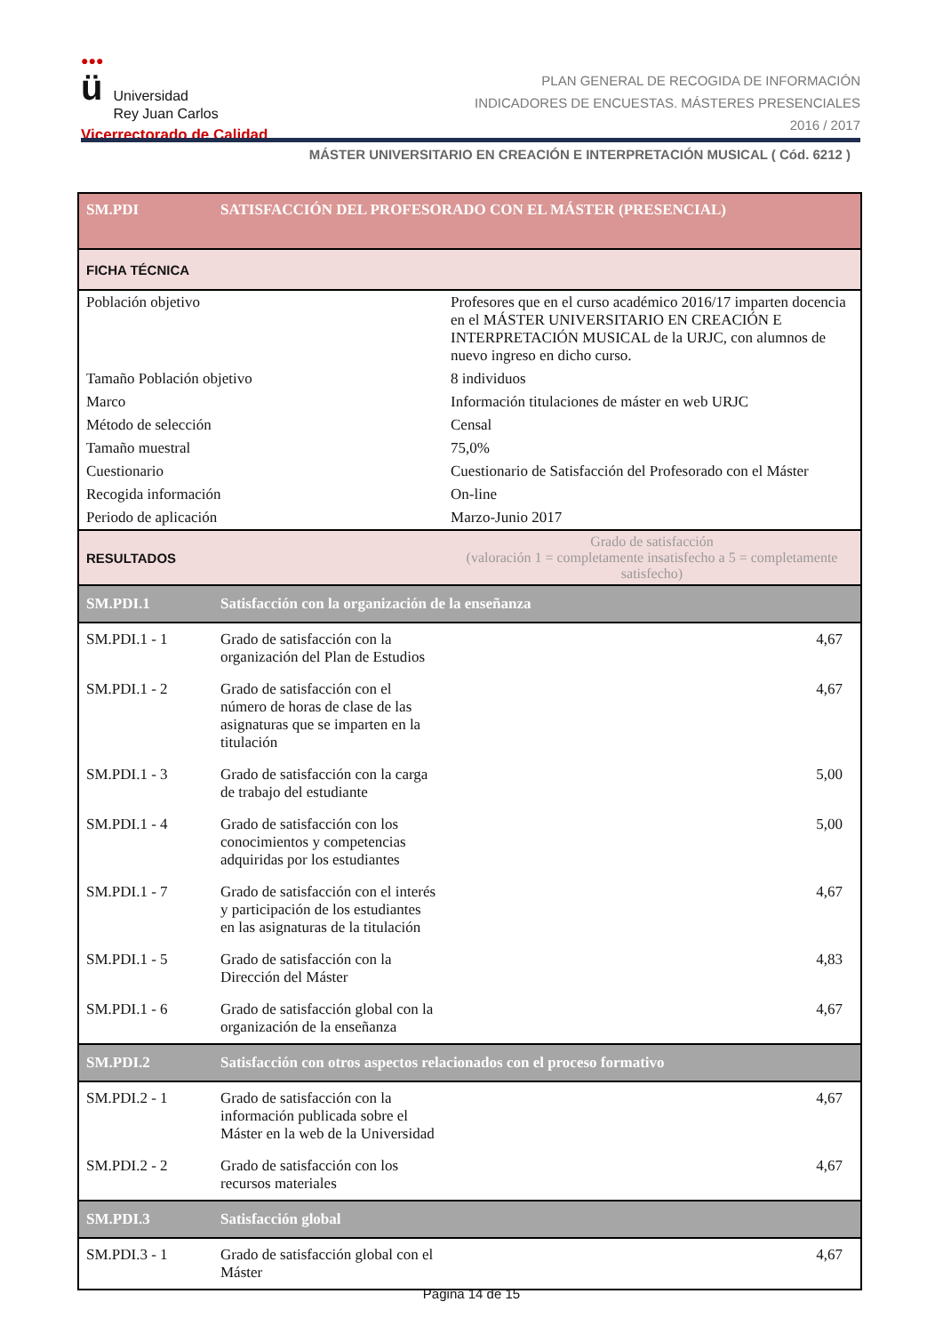●●●
ü Universidad
Rey Juan Carlos
Vicerrectorado de Calidad
PLAN GENERAL DE RECOGIDA DE INFORMACIÓN
INDICADORES DE ENCUESTAS. MÁSTERES PRESENCIALES
2016 / 2017
MÁSTER UNIVERSITARIO EN CREACIÓN E INTERPRETACIÓN MUSICAL ( Cód. 6212 )
| SM.PDI | SATISFACCIÓN DEL PROFESORADO CON EL MÁSTER (PRESENCIAL) | | |
| FICHA TÉCNICA | | | |
| Población objetivo | | Profesores que en el curso académico 2016/17 imparten docencia en el MÁSTER UNIVERSITARIO EN CREACIÓN E INTERPRETACIÓN MUSICAL de la URJC, con alumnos de nuevo ingreso en dicho curso. | |
| Tamaño Población objetivo | | 8 individuos | |
| Marco | | Información titulaciones de máster en web URJC | |
| Método de selección | | Censal | |
| Tamaño muestral | | 75,0% | |
| Cuestionario | | Cuestionario de Satisfacción del Profesorado con el Máster | |
| Recogida información | | On-line | |
| Periodo de aplicación | | Marzo-Junio 2017 | |
| RESULTADOS | | Grado de satisfacción (valoración 1 = completamente insatisfecho a 5 = completamente satisfecho) | |
| SM.PDI.1 | Satisfacción con la organización de la enseñanza | | |
| SM.PDI.1 - 1 | Grado de satisfacción con la organización del Plan de Estudios | | 4,67 |
| SM.PDI.1 - 2 | Grado de satisfacción con el número de horas de clase de las asignaturas que se imparten en la titulación | | 4,67 |
| SM.PDI.1 - 3 | Grado de satisfacción con la carga de trabajo del estudiante | | 5,00 |
| SM.PDI.1 - 4 | Grado de satisfacción con los conocimientos y competencias adquiridas por los estudiantes | | 5,00 |
| SM.PDI.1 - 7 | Grado de satisfacción con el interés y participación de los estudiantes en las asignaturas de la titulación | | 4,67 |
| SM.PDI.1 - 5 | Grado de satisfacción con la Dirección del Máster | | 4,83 |
| SM.PDI.1 - 6 | Grado de satisfacción global con la organización de la enseñanza | | 4,67 |
| SM.PDI.2 | Satisfacción con otros aspectos relacionados con el proceso formativo | | |
| SM.PDI.2 - 1 | Grado de satisfacción con la información publicada sobre el Máster en la web de la Universidad | | 4,67 |
| SM.PDI.2 - 2 | Grado de satisfacción con los recursos materiales | | 4,67 |
| SM.PDI.3 | Satisfacción global | | |
| SM.PDI.3 - 1 | Grado de satisfacción global con el Máster | | 4,67 |
Página 14 de 15